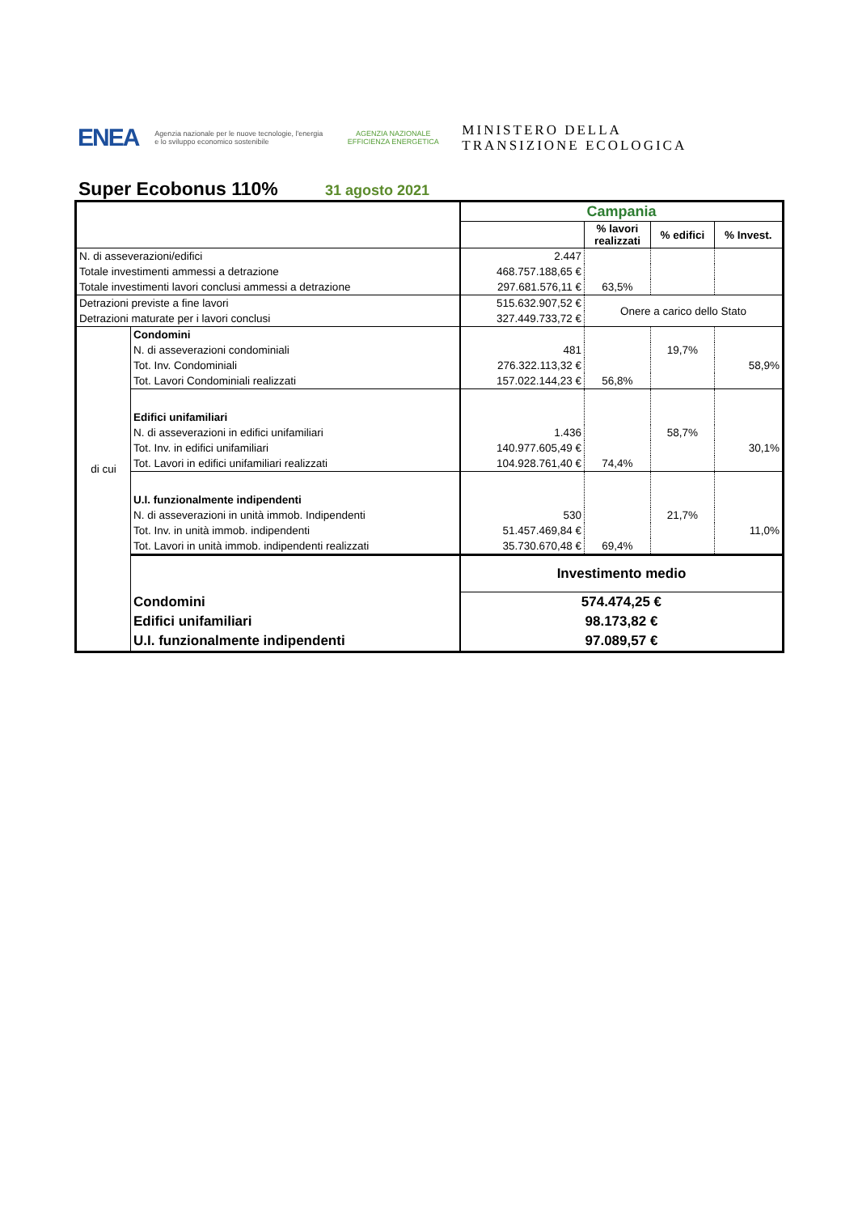ENEA
Agenzia nazionale per le nuove tecnologie, l'energia e lo sviluppo economico sostenibile
AGENZIA NAZIONALE EFFICIENZA ENERGETICA
MINISTERO DELLA
TRANSIZIONE ECOLOGICA
Super Ecobonus 110%
31 agosto 2021
| | | Campania | | | |
| | | | % lavori realizzati | % edifici | % Invest. |
| N. di asseverazioni/edifici | | 2.447 | | | |
| Totale investimenti ammessi a detrazione | | 468.757.188,65 € | | | |
| Totale investimenti lavori conclusi ammessi a detrazione | | 297.681.576,11 € | 63,5% | | |
| Detrazioni previste a fine lavori | | 515.632.907,52 € | Onere a carico dello Stato | | |
| Detrazioni maturate per i lavori conclusi | | 327.449.733,72 € | | | |
| di cui | Condomini | | | | |
| | N. di asseverazioni condominiali | 481 | | 19,7% | |
| | Tot. Inv. Condominiali | 276.322.113,32 € | | | 58,9% |
| | Tot. Lavori Condominiali realizzati | 157.022.144,23 € | 56,8% | | |
| | Edifici unifamiliari | | | | |
| | N. di asseverazioni in edifici unifamiliari | 1.436 | | 58,7% | |
| | Tot. Inv. in edifici unifamiliari | 140.977.605,49 € | | | 30,1% |
| | Tot. Lavori in edifici unifamiliari realizzati | 104.928.761,40 € | 74,4% | | |
| | U.I. funzionalmente indipendenti | | | | |
| | N. di asseverazioni in unità immob. Indipendenti | 530 | | 21,7% | |
| | Tot. Inv. in unità immob. indipendenti | 51.457.469,84 € | | | 11,0% |
| | Tot. Lavori in unità immob. indipendenti realizzati | 35.730.670,48 € | 69,4% | | |
| | | Investimento medio | | | |
| | Condomini | 574.474,25 € | | | |
| | Edifici unifamiliari | 98.173,82 € | | | |
| | U.I. funzionalmente indipendenti | 97.089,57 € | | | |